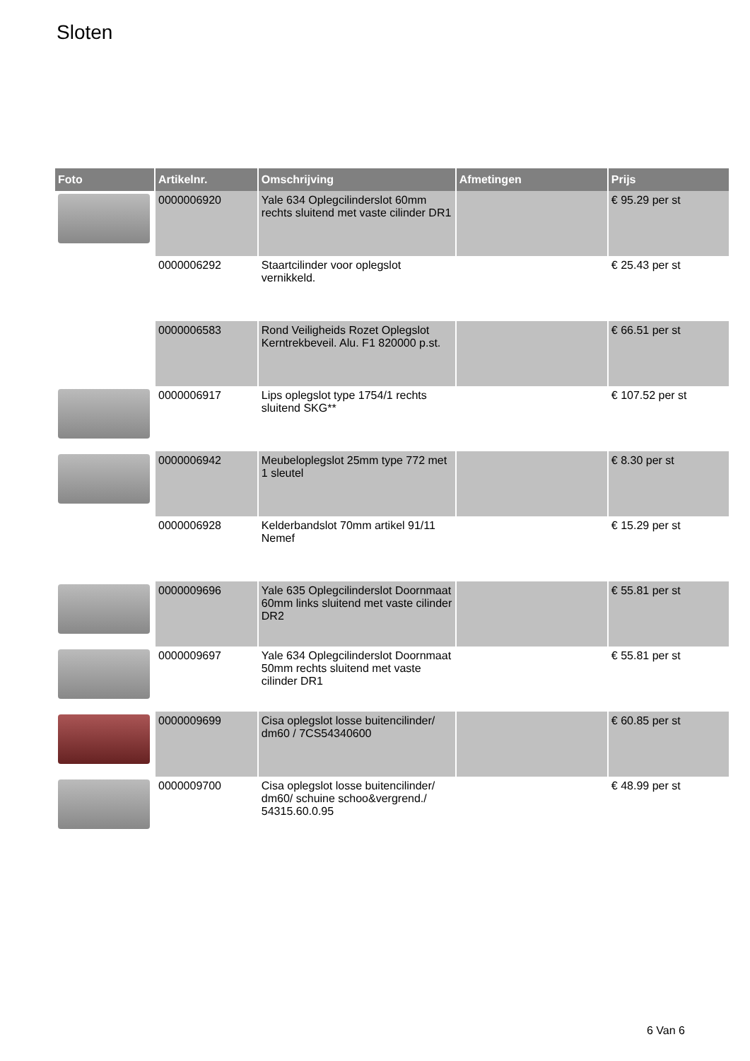Sloten
| Foto | Artikelnr. | Omschrijving | Afmetingen | Prijs |
| --- | --- | --- | --- | --- |
| | 0000006920 | Yale 634 Oplegcilinderslot 60mm rechts sluitend met vaste cilinder DR1 | | € 95.29 per st |
| | 0000006292 | Staartcilinder voor oplegslot vernikkeld. | | € 25.43 per st |
| | 0000006583 | Rond Veiligheids Rozet Oplegslot Kerntrekbeveil. Alu. F1 820000 p.st. | | € 66.51 per st |
| | 0000006917 | Lips oplegslot type 1754/1 rechts sluitend SKG** | | € 107.52 per st |
| | 0000006942 | Meubeloplegslot 25mm type 772 met 1 sleutel | | € 8.30 per st |
| | 0000006928 | Kelderbandslot 70mm artikel 91/11 Nemef | | € 15.29 per st |
| | 0000009696 | Yale 635 Oplegcilinderslot Doornmaat 60mm links sluitend met vaste cilinder DR2 | | € 55.81 per st |
| | 0000009697 | Yale 634 Oplegcilinderslot Doornmaat 50mm rechts sluitend met vaste cilinder DR1 | | € 55.81 per st |
| | 0000009699 | Cisa oplegslot losse buitencilinder/ dm60 / 7CS54340600 | | € 60.85 per st |
| | 0000009700 | Cisa oplegslot losse buitencilinder/ dm60/ schuine schoo&vergrend./ 54315.60.0.95 | | € 48.99 per st |
6 Van 6